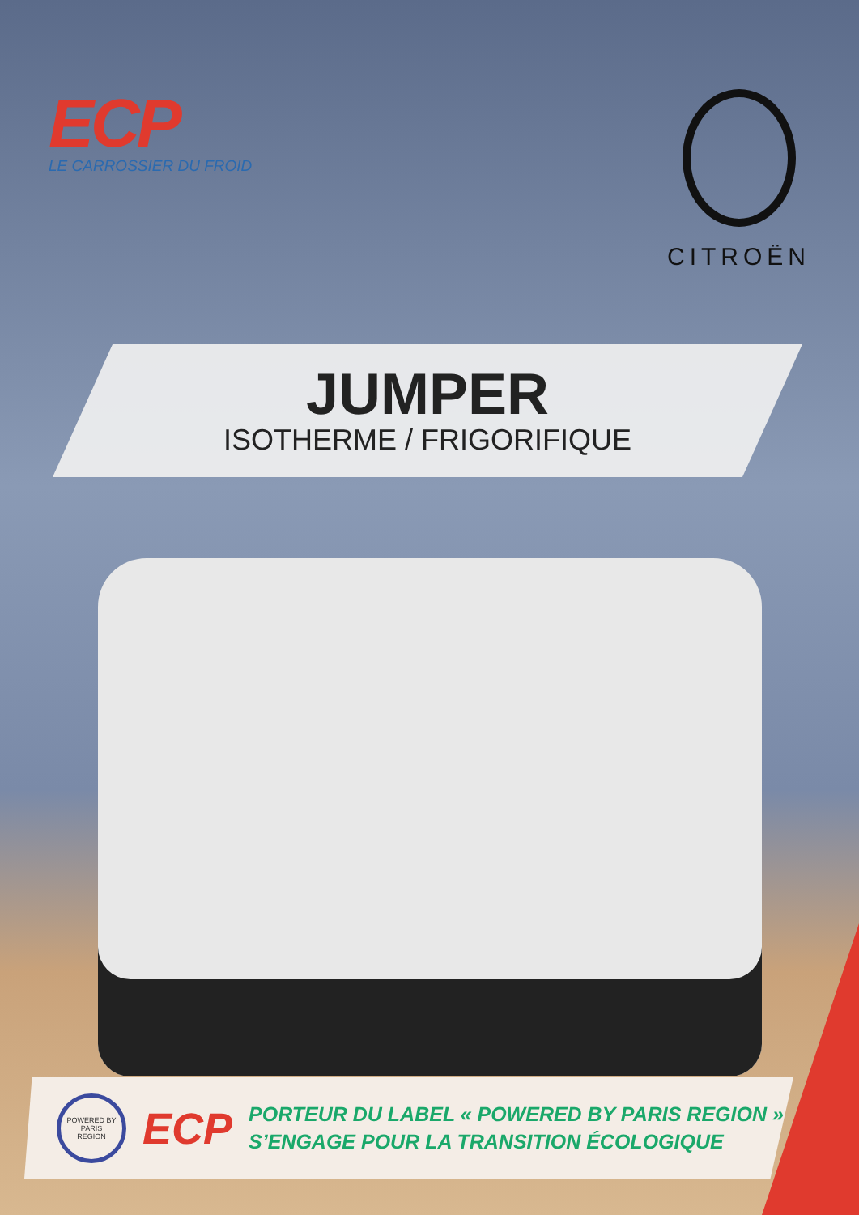ECP
LE CARROSSIER DU FROID
CITROËN
JUMPER
ISOTHERME / FRIGORIFIQUE
POWERED BY
PARIS
REGION
ECP
PORTEUR DU LABEL « POWERED BY PARIS REGION »
S’ENGAGE POUR LA TRANSITION ÉCOLOGIQUE